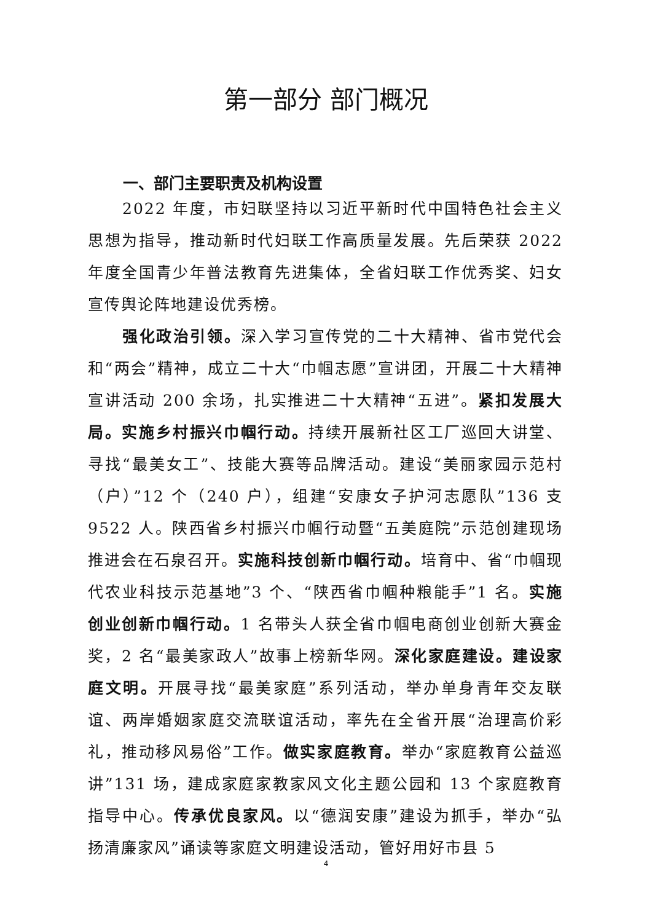第一部分 部门概况
一、部门主要职责及机构设置
2022 年度，市妇联坚持以习近平新时代中国特色社会主义思想为指导，推动新时代妇联工作高质量发展。先后荣获 2022 年度全国青少年普法教育先进集体，全省妇联工作优秀奖、妇女宣传舆论阵地建设优秀榜。
强化政治引领。深入学习宣传党的二十大精神、省市党代会和“两会”精神，成立二十大“巾帼志愿”宣讲团，开展二十大精神宣讲活动 200 余场，扎实推进二十大精神“五进”。紧扣发展大局。实施乡村振兴巾帼行动。持续开展新社区工厂巡回大讲堂、寻找“最美女工”、技能大赛等品牌活动。建设“美丽家园示范村（户）”12 个（240 户），组建“安康女子护河志愿队”136 支 9522 人。陕西省乡村振兴巾帼行动暨“五美庭院”示范创建现场推进会在石泉召开。实施科技创新巾帼行动。培育中、省“巾帼现代农业科技示范基地”3 个、“陕西省巾帼种粮能手”1 名。实施创业创新巾帼行动。1 名带头人获全省巾帼电商创业创新大赛金奖，2 名“最美家政人”故事上榜新华网。深化家庭建设。建设家庭文明。开展寻找“最美家庭”系列活动，举办单身青年交友联谊、两岸婚姻家庭交流联谊活动，率先在全省开展“治理高价彩礼，推动移风易俗”工作。做实家庭教育。举办“家庭教育公益巡讲”131 场，建成家庭家教家风文化主题公园和 13 个家庭教育指导中心。传承优良家风。以“德润安康”建设为抓手，举办“弘扬清廉家风”诵读等家庭文明建设活动，管好用好市县 5
4